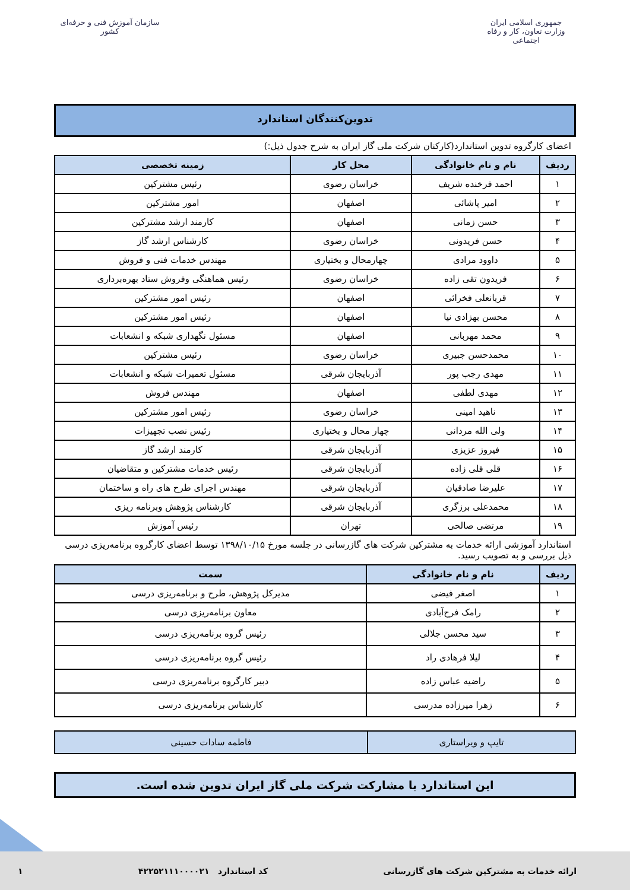جمهوری اسلامی ایران
وزارت تعاون، کار و رفاه اجتماعی
سازمان آموزش فنی و حرفه‌ای کشور
تدوین‌کنندگان استاندارد
اعضای کارگروه تدوین استاندارد(کارکنان شرکت ملی گاز ایران به شرح جدول ذیل:)
| ردیف | نام و نام خانوادگی | محل کار | زمینه تخصصی |
| --- | --- | --- | --- |
| ۱ | احمد فرخنده شریف | خراسان رضوی | رئیس مشترکین |
| ۲ | امیر پاشائی | اصفهان | امور مشترکین |
| ۳ | حسن زمانی | اصفهان | کارمند ارشد مشترکین |
| ۴ | حسن فریدونی | خراسان رضوی | کارشناس ارشد گاز |
| ۵ | داوود مرادی | چهارمحال و بختیاری | مهندس خدمات فنی و فروش |
| ۶ | فریدون تقی زاده | خراسان رضوی | رئیس هماهنگی وفروش ستاد بهره‌برداری |
| ۷ | قربانعلی فخرائی | اصفهان | رئیس امور مشترکین |
| ۸ | محسن بهزادی نیا | اصفهان | رئیس امور مشترکین |
| ۹ | محمد مهربانی | اصفهان | مسئول نگهداری شبکه و انشعابات |
| ۱۰ | محمدحسن جبیری | خراسان رضوی | رئیس مشترکین |
| ۱۱ | مهدی رجب پور | آذربایجان شرقی | مسئول تعمیرات شبکه و انشعابات |
| ۱۲ | مهدی لطفی | اصفهان | مهندس فروش |
| ۱۳ | ناهید امینی | خراسان رضوی | رئیس امور مشترکین |
| ۱۴ | ولی الله مردانی | چهار محال و بختیاری | رئیس نصب تجهیزات |
| ۱۵ | فیروز عزیزی | آذربایجان شرقی | کارمند ارشد گاز |
| ۱۶ | قلی قلی زاده | آذربایجان شرقی | رئیس خدمات مشترکین و متقاضیان |
| ۱۷ | علیرضا صادقیان | آذربایجان شرقی | مهندس اجرای طرح های راه و ساختمان |
| ۱۸ | محمدعلی برزگری | آذربایجان شرقی | کارشناس پژوهش وبرنامه ریزی |
| ۱۹ | مرتضی صالحی | تهران | رئیس آموزش |
استاندارد آموزشی ارائه خدمات به مشترکین شرکت های گازرسانی در جلسه مورخ ۱۳۹۸/۱۰/۱۵ توسط اعضای کارگروه برنامه‌ریزی درسی ذیل بررسی و به تصویب رسید.
| ردیف | نام و نام خانوادگی | سمت |
| --- | --- | --- |
| ۱ | اصغر فیضی | مدیرکل پژوهش، طرح و برنامه‌ریزی درسی |
| ۲ | رامک فرح‌آبادی | معاون برنامه‌ریزی درسی |
| ۳ | سید محسن جلالی | رئیس گروه برنامه‌ریزی درسی |
| ۴ | لیلا فرهادی راد | رئیس گروه برنامه‌ریزی درسی |
| ۵ | راضیه عباس زاده | دبیر کارگروه برنامه‌ریزی درسی |
| ۶ | زهرا میرزاده مدرسی | کارشناس برنامه‌ریزی درسی |
| تایپ و ویراستاری | فاطمه سادات حسینی |
این استاندارد با مشارکت شرکت ملی گاز ایران تدوین شده است.
ارائه خدمات به مشترکین شرکت های گازرسانی کد استاندارد ۴۲۲۵۲۱۱۱۰۰۰۰۲۱ ۱